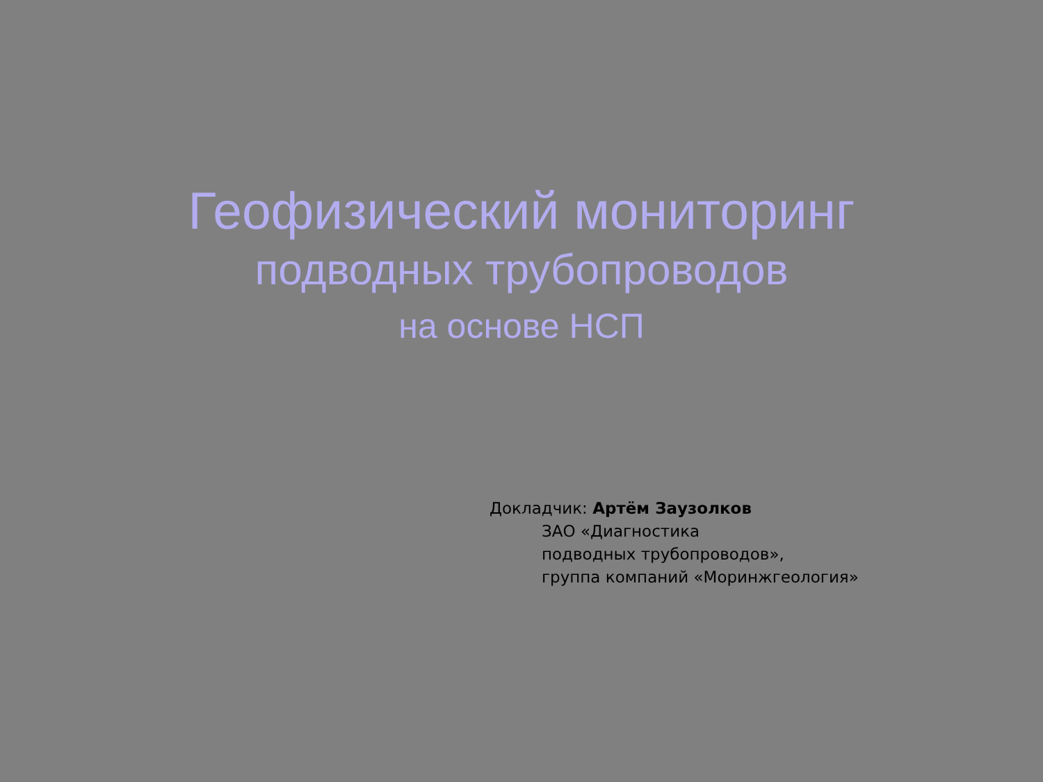Геофизический мониторинг
подводных трубопроводов
на основе НСП
Докладчик: Артём Заузолков
ЗАО «Диагностика
подводных трубопроводов»,
группа компаний «Моринжгеология»